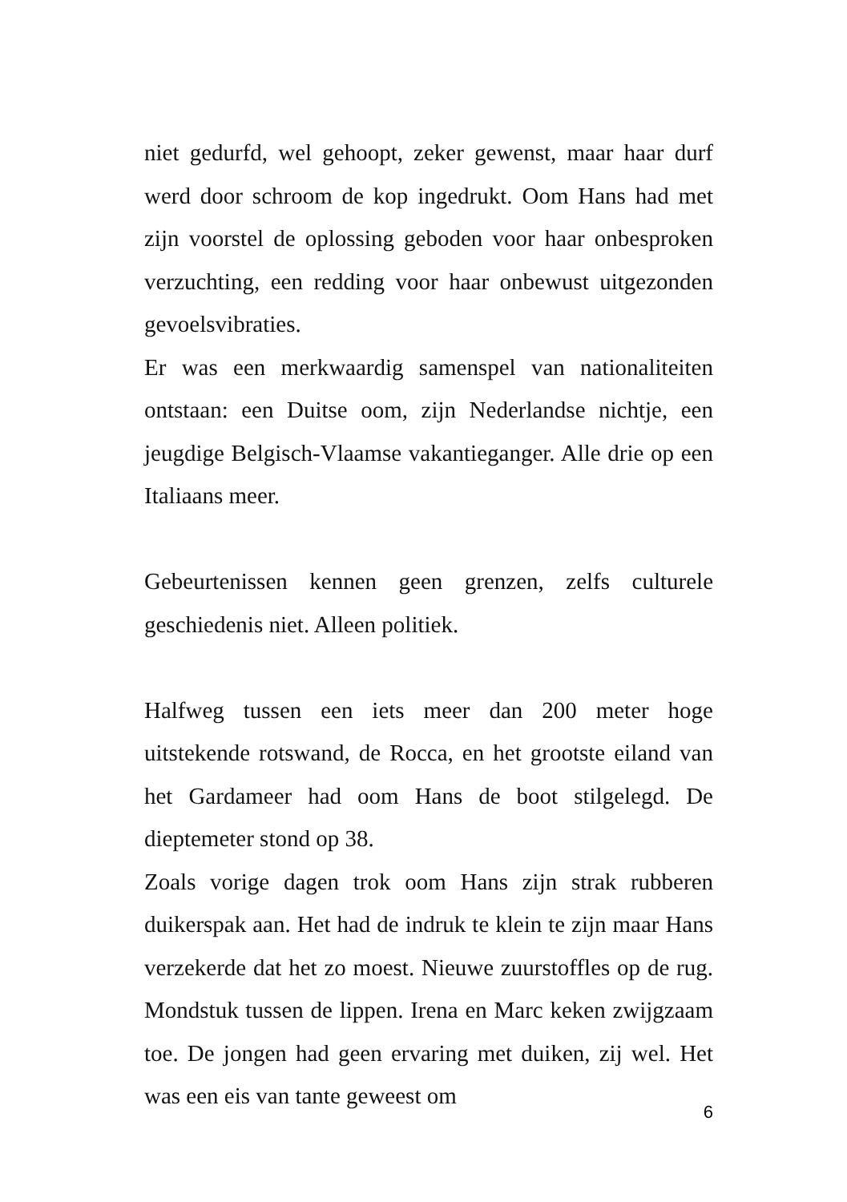niet gedurfd, wel gehoopt, zeker gewenst, maar haar durf werd door schroom de kop ingedrukt. Oom Hans had met zijn voorstel de oplossing geboden voor haar onbesproken verzuchting, een redding voor haar onbewust uitgezonden gevoelsvibraties.
Er was een merkwaardig samenspel van nationaliteiten ontstaan: een Duitse oom, zijn Nederlandse nichtje, een jeugdige Belgisch-Vlaamse vakantieganger. Alle drie op een Italiaans meer.
Gebeurtenissen kennen geen grenzen, zelfs culturele geschiedenis niet. Alleen politiek.
Halfweg tussen een iets meer dan 200 meter hoge uitstekende rotswand, de Rocca, en het grootste eiland van het Gardameer had oom Hans de boot stilgelegd. De dieptemeter stond op 38.
Zoals vorige dagen trok oom Hans zijn strak rubberen duikerspak aan. Het had de indruk te klein te zijn maar Hans verzekerde dat het zo moest. Nieuwe zuurstoffles op de rug. Mondstuk tussen de lippen. Irena en Marc keken zwijgzaam toe. De jongen had geen ervaring met duiken, zij wel. Het was een eis van tante geweest om
6